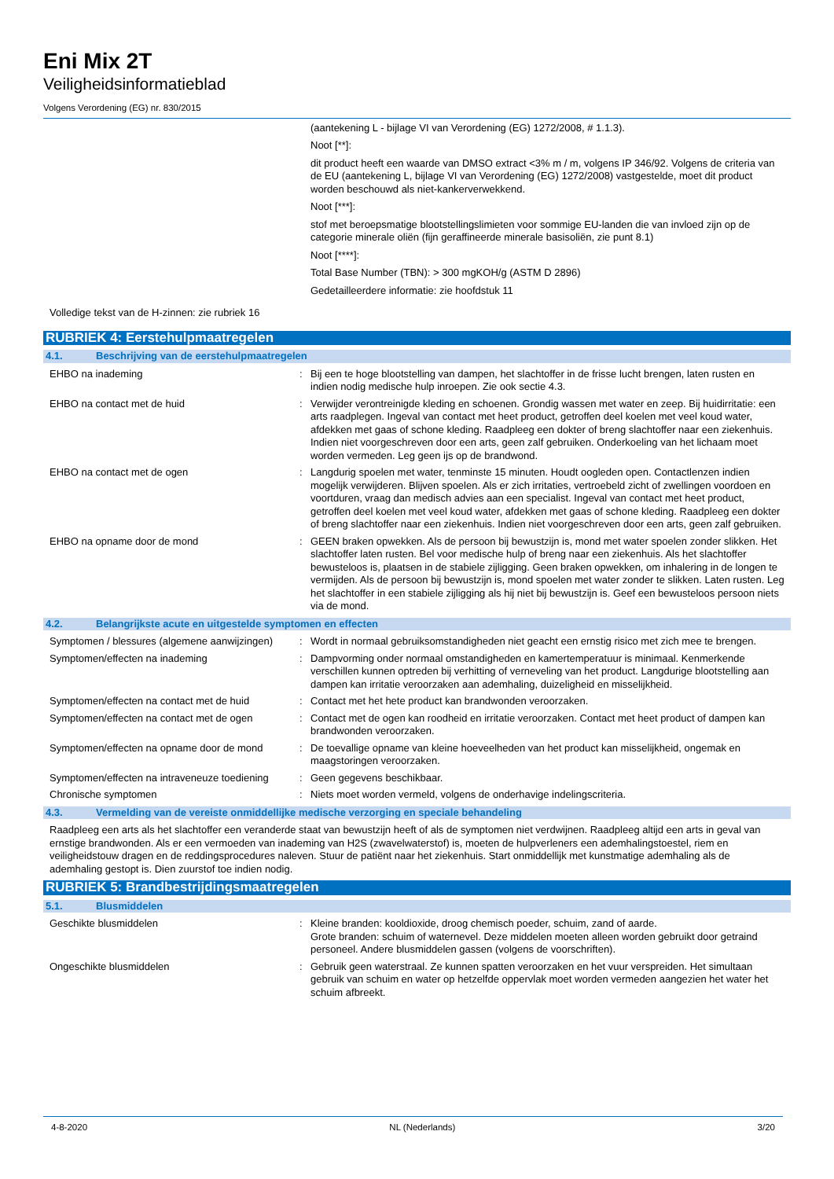Eni Mix 2T
Veiligheidsinformatieblad
Volgens Verordening (EG) nr. 830/2015
(aantekening L - bijlage VI van Verordening (EG) 1272/2008, # 1.1.3).
Noot [**]:
dit product heeft een waarde van DMSO extract <3% m / m, volgens IP 346/92. Volgens de criteria van de EU (aantekening L, bijlage VI van Verordening (EG) 1272/2008) vastgestelde, moet dit product worden beschouwd als niet-kankerverwekkend.
Noot [***]:
stof met beroepsmatige blootstellingslimieten voor sommige EU-landen die van invloed zijn op de categorie minerale oliën (fijn geraffineerde minerale basisoliën, zie punt 8.1)
Noot [****]:
Total Base Number (TBN): > 300 mgKOH/g (ASTM D 2896)
Gedetailleerdere informatie: zie hoofdstuk 11
Volledige tekst van de H-zinnen: zie rubriek 16
RUBRIEK 4: Eerstehulpmaatregelen
4.1. Beschrijving van de eerstehulpmaatregelen
EHBO na inademing : Bij een te hoge blootstelling van dampen, het slachtoffer in de frisse lucht brengen, laten rusten en indien nodig medische hulp inroepen. Zie ook sectie 4.3.
EHBO na contact met de huid : Verwijder verontreinigde kleding en schoenen. Grondig wassen met water en zeep. Bij huidirritatie: een arts raadplegen. Ingeval van contact met heet product, getroffen deel koelen met veel koud water, afdekken met gaas of schone kleding. Raadpleeg een dokter of breng slachtoffer naar een ziekenhuis. Indien niet voorgeschreven door een arts, geen zalf gebruiken. Onderkoeling van het lichaam moet worden vermeden. Leg geen ijs op de brandwond.
EHBO na contact met de ogen : Langdurig spoelen met water, tenminste 15 minuten. Houdt oogleden open. Contactlenzen indien mogelijk verwijderen. Blijven spoelen. Als er zich irritaties, vertroebeld zicht of zwellingen voordoen en voortduren, vraag dan medisch advies aan een specialist. Ingeval van contact met heet product, getroffen deel koelen met veel koud water, afdekken met gaas of schone kleding. Raadpleeg een dokter of breng slachtoffer naar een ziekenhuis. Indien niet voorgeschreven door een arts, geen zalf gebruiken.
EHBO na opname door de mond : GEEN braken opwekken. Als de persoon bij bewustzijn is, mond met water spoelen zonder slikken. Het slachtoffer laten rusten. Bel voor medische hulp of breng naar een ziekenhuis. Als het slachtoffer bewusteloos is, plaatsen in de stabiele zijligging. Geen braken opwekken, om inhalering in de longen te vermijden. Als de persoon bij bewustzijn is, mond spoelen met water zonder te slikken. Laten rusten. Leg het slachtoffer in een stabiele zijligging als hij niet bij bewustzijn is. Geef een bewusteloos persoon niets via de mond.
4.2. Belangrijkste acute en uitgestelde symptomen en effecten
Symptomen / blessures (algemene aanwijzingen)
: Wordt in normaal gebruiksomstandigheden niet geacht een ernstig risico met zich mee te brengen.
Symptomen/effecten na inademing : Dampvorming onder normaal omstandigheden en kamertemperatuur is minimaal. Kenmerkende verschillen kunnen optreden bij verhitting of verneveling van het product. Langdurige blootstelling aan dampen kan irritatie veroorzaken aan ademhaling, duizeligheid en misselijkheid.
Symptomen/effecten na contact met de huid
: Contact met het hete product kan brandwonden veroorzaken.
Symptomen/effecten na contact met de ogen
: Contact met de ogen kan roodheid en irritatie veroorzaken. Contact met heet product of dampen kan brandwonden veroorzaken.
Symptomen/effecten na opname door de mond
: De toevallige opname van kleine hoeveelheden van het product kan misselijkheid, ongemak en maagstoringen veroorzaken.
Symptomen/effecten na intraveneuze toediening
: Geen gegevens beschikbaar.
Chronische symptomen : Niets moet worden vermeld, volgens de onderhavige indelingscriteria.
4.3. Vermelding van de vereiste onmiddellijke medische verzorging en speciale behandeling
Raadpleeg een arts als het slachtoffer een veranderde staat van bewustzijn heeft of als de symptomen niet verdwijnen. Raadpleeg altijd een arts in geval van ernstige brandwonden. Als er een vermoeden van inademing van H2S (zwavelwaterstof) is, moeten de hulpverleners een ademhalingstoestel, riem en veiligheidstouw dragen en de reddingsprocedures naleven. Stuur de patiënt naar het ziekenhuis. Start onmiddellijk met kunstmatige ademhaling als de ademhaling gestopt is. Dien zuurstof toe indien nodig.
RUBRIEK 5: Brandbestrijdingsmaatregelen
5.1. Blusmiddelen
Geschikte blusmiddelen : Kleine branden: kooldioxide, droog chemisch poeder, schuim, zand of aarde.
Grote branden: schuim of waternevel. Deze middelen moeten alleen worden gebruikt door getraind personeel. Andere blusmiddelen gassen (volgens de voorschriften).
Ongeschikte blusmiddelen : Gebruik geen waterstraal. Ze kunnen spatten veroorzaken en het vuur verspreiden. Het simultaan gebruik van schuim en water op hetzelfde oppervlak moet worden vermeden aangezien het water het schuim afbreekt.
4-8-2020 NL (Nederlands) 3/20